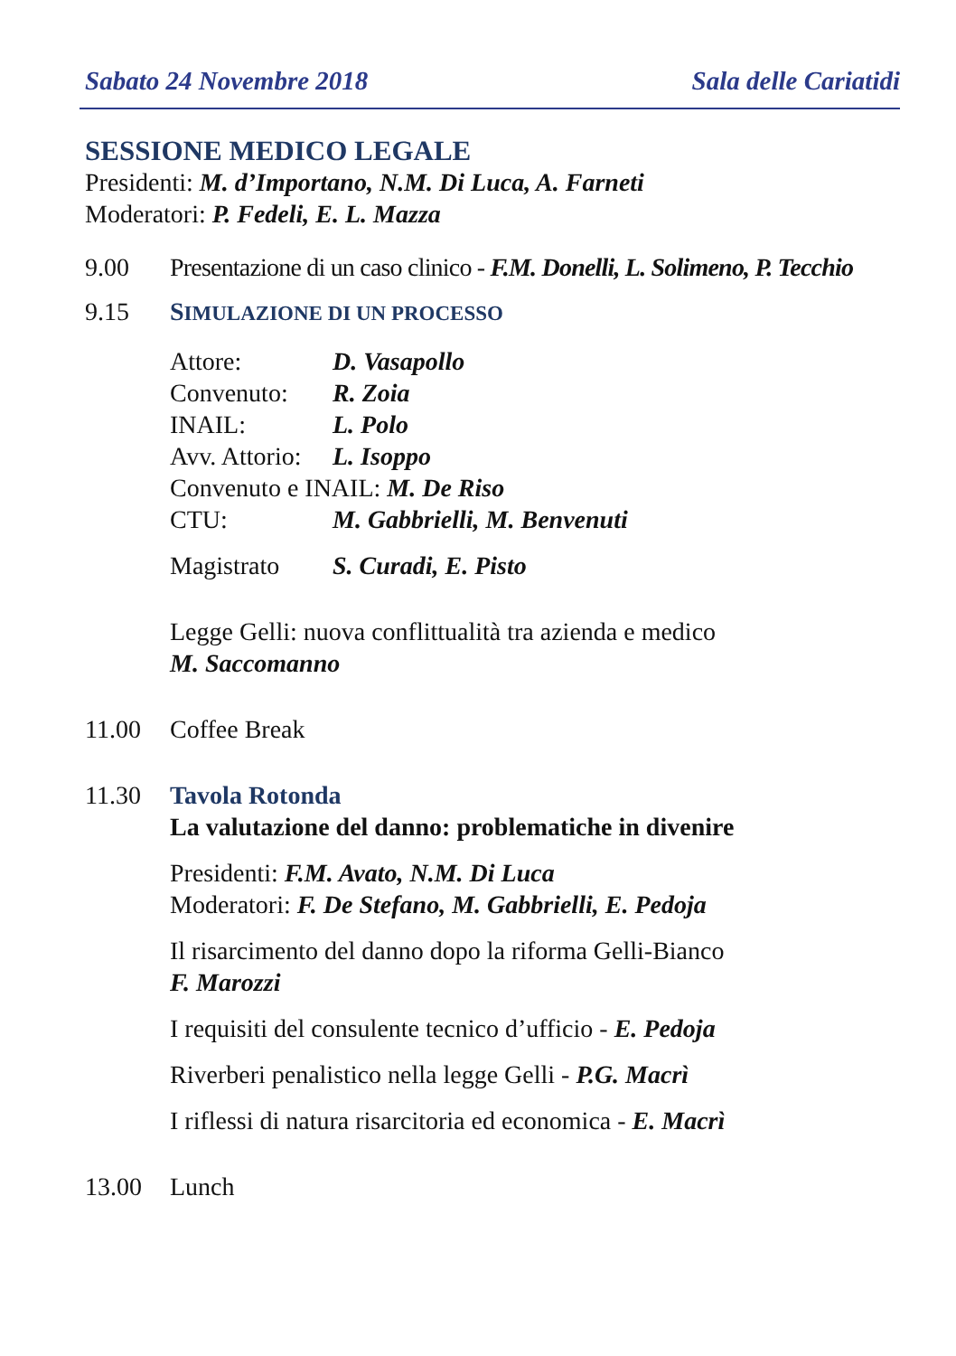Sabato 24 Novembre 2018 Sala delle Cariatidi
SESSIONE MEDICO LEGALE
Presidenti: M. d’Importano, N.M. Di Luca, A. Farneti
Moderatori: P. Fedeli, E. L. Mazza
9.00 Presentazione di un caso clinico - F.M. Donelli, L. Solimeno, P. Tecchio
9.15 SIMULAZIONE DI UN PROCESSO
Attore: D. Vasapollo
Convenuto: R. Zoia
INAIL: L. Polo
Avv. Attorio: L. Isoppo
Convenuto e INAIL: M. De Riso
CTU: M. Gabbrielli, M. Benvenuti
Magistrato S. Curadi, E. Pisto
Legge Gelli: nuova conflittualità tra azienda e medico
M. Saccomanno
11.00 Coffee Break
11.30 Tavola Rotonda
La valutazione del danno: problematiche in divenire
Presidenti: F.M. Avato, N.M. Di Luca
Moderatori: F. De Stefano, M. Gabbrielli, E. Pedoja
Il risarcimento del danno dopo la riforma Gelli-Bianco
F. Marozzi
I requisiti del consulente tecnico d’ufficio - E. Pedoja
Riverberi penalistico nella legge Gelli - P.G. Macrì
I riflessi di natura risarcitoria ed economica - E. Macrì
13.00 Lunch